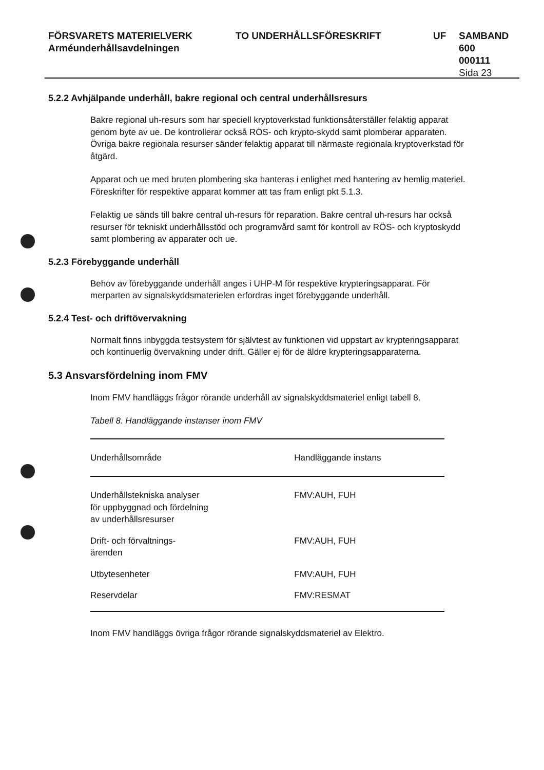FÖRSVARETS MATERIELVERK
Arméunderhållsavdelningen
TO UNDERHÅLLSFÖRESKRIFT UF SAMBAND
600
000111
Sida 23
5.2.2 Avhjälpande underhåll, bakre regional och central underhållsresurs
Bakre regional uh-resurs som har speciell kryptoverkstad funktionsåterställer felaktig apparat genom byte av ue. De kontrollerar också RÖS- och krypto-skydd samt plomberar apparaten. Övriga bakre regionala resurser sänder felaktig apparat till närmaste regionala kryptoverkstad för åtgärd.
Apparat och ue med bruten plombering ska hanteras i enlighet med hantering av hemlig materiel. Föreskrifter för respektive apparat kommer att tas fram enligt pkt 5.1.3.
Felaktig ue sänds till bakre central uh-resurs för reparation. Bakre central uh-resurs har också resurser för tekniskt underhållsstöd och programvård samt för kontroll av RÖS- och kryptoskydd samt plombering av apparater och ue.
5.2.3 Förebyggande underhåll
Behov av förebyggande underhåll anges i UHP-M för respektive krypteringsapparat. För merparten av signalskyddsmaterielen erfordras inget förebyggande underhåll.
5.2.4 Test- och driftövervakning
Normalt finns inbyggda testsystem för självtest av funktionen vid uppstart av krypteringsapparat och kontinuerlig övervakning under drift. Gäller ej för de äldre krypteringsapparaterna.
5.3 Ansvarsfördelning inom FMV
Inom FMV handläggs frågor rörande underhåll av signalskyddsmateriel enligt tabell 8.
Tabell 8. Handläggande instanser inom FMV
| Underhållsområde | Handläggande instans |
| --- | --- |
| Underhållstekniska analyser för uppbyggnad och fördelning av underhållsresurser | FMV:AUH, FUH |
| Drift- och förvaltnings- ärenden | FMV:AUH, FUH |
| Utbytesenheter | FMV:AUH, FUH |
| Reservdelar | FMV:RESMAT |
Inom FMV handläggs övriga frågor rörande signalskyddsmateriel av Elektro.